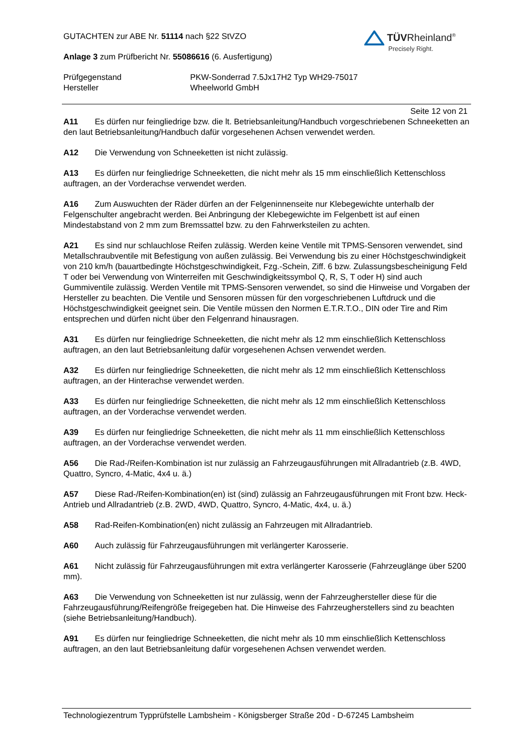GUTACHTEN zur ABE Nr. 51114 nach §22 StVZO
Anlage 3 zum Prüfbericht Nr. 55086616 (6. Ausfertigung)
Prüfgegenstand PKW-Sonderrad 7.5Jx17H2 Typ WH29-75017
Hersteller Wheelworld GmbH
TÜVRheinland<sup>®</sup>
Precisely Right.
Seite 12 von 21
A11 Es dürfen nur feingliedrige bzw. die lt. Betriebsanleitung/Handbuch vorgeschriebenen Schneeketten an den laut Betriebsanleitung/Handbuch dafür vorgesehenen Achsen verwendet werden.
A12 Die Verwendung von Schneeketten ist nicht zulässig.
A13 Es dürfen nur feingliedrige Schneeketten, die nicht mehr als 15 mm einschließlich Kettenschloss auftragen, an der Vorderachse verwendet werden.
A16 Zum Auswuchten der Räder dürfen an der Felgeninnenseite nur Klebegewichte unterhalb der Felgenschulter angebracht werden. Bei Anbringung der Klebegewichte im Felgenbett ist auf einen Mindestabstand von 2 mm zum Bremssattel bzw. zu den Fahrwerksteilen zu achten.
A21 Es sind nur schlauchlose Reifen zulässig. Werden keine Ventile mit TPMS-Sensoren verwendet, sind Metallschraubventile mit Befestigung von außen zulässig. Bei Verwendung bis zu einer Höchstgeschwindigkeit von 210 km/h (bauartbedingte Höchstgeschwindigkeit, Fzg.-Schein, Ziff. 6 bzw. Zulassungsbescheinigung Feld T oder bei Verwendung von Winterreifen mit Geschwindigkeitssymbol Q, R, S, T oder H) sind auch Gummiventile zulässig. Werden Ventile mit TPMS-Sensoren verwendet, so sind die Hinweise und Vorgaben der Hersteller zu beachten. Die Ventile und Sensoren müssen für den vorgeschriebenen Luftdruck und die Höchstgeschwindigkeit geeignet sein. Die Ventile müssen den Normen E.T.R.T.O., DIN oder Tire and Rim entsprechen und dürfen nicht über den Felgenrand hinausragen.
A31 Es dürfen nur feingliedrige Schneeketten, die nicht mehr als 12 mm einschließlich Kettenschloss auftragen, an den laut Betriebsanleitung dafür vorgesehenen Achsen verwendet werden.
A32 Es dürfen nur feingliedrige Schneeketten, die nicht mehr als 12 mm einschließlich Kettenschloss auftragen, an der Hinterachse verwendet werden.
A33 Es dürfen nur feingliedrige Schneeketten, die nicht mehr als 12 mm einschließlich Kettenschloss auftragen, an der Vorderachse verwendet werden.
A39 Es dürfen nur feingliedrige Schneeketten, die nicht mehr als 11 mm einschließlich Kettenschloss auftragen, an der Vorderachse verwendet werden.
A56 Die Rad-/Reifen-Kombination ist nur zulässig an Fahrzeugausführungen mit Allradantrieb (z.B. 4WD, Quattro, Syncro, 4-Matic, 4x4 u. ä.)
A57 Diese Rad-/Reifen-Kombination(en) ist (sind) zulässig an Fahrzeugausführungen mit Front bzw. Heck-Antrieb und Allradantrieb (z.B. 2WD, 4WD, Quattro, Syncro, 4-Matic, 4x4, u. ä.)
A58 Rad-Reifen-Kombination(en) nicht zulässig an Fahrzeugen mit Allradantrieb.
A60 Auch zulässig für Fahrzeugausführungen mit verlängerter Karosserie.
A61 Nicht zulässig für Fahrzeugausführungen mit extra verlängerter Karosserie (Fahrzeuglänge über 5200 mm).
A63 Die Verwendung von Schneeketten ist nur zulässig, wenn der Fahrzeughersteller diese für die Fahrzeugausführung/Reifengröße freigegeben hat. Die Hinweise des Fahrzeugherstellers sind zu beachten (siehe Betriebsanleitung/Handbuch).
A91 Es dürfen nur feingliedrige Schneeketten, die nicht mehr als 10 mm einschließlich Kettenschloss auftragen, an den laut Betriebsanleitung dafür vorgesehenen Achsen verwendet werden.
Technologiezentrum Typprüfstelle Lambsheim - Königsberger Straße 20d - D-67245 Lambsheim